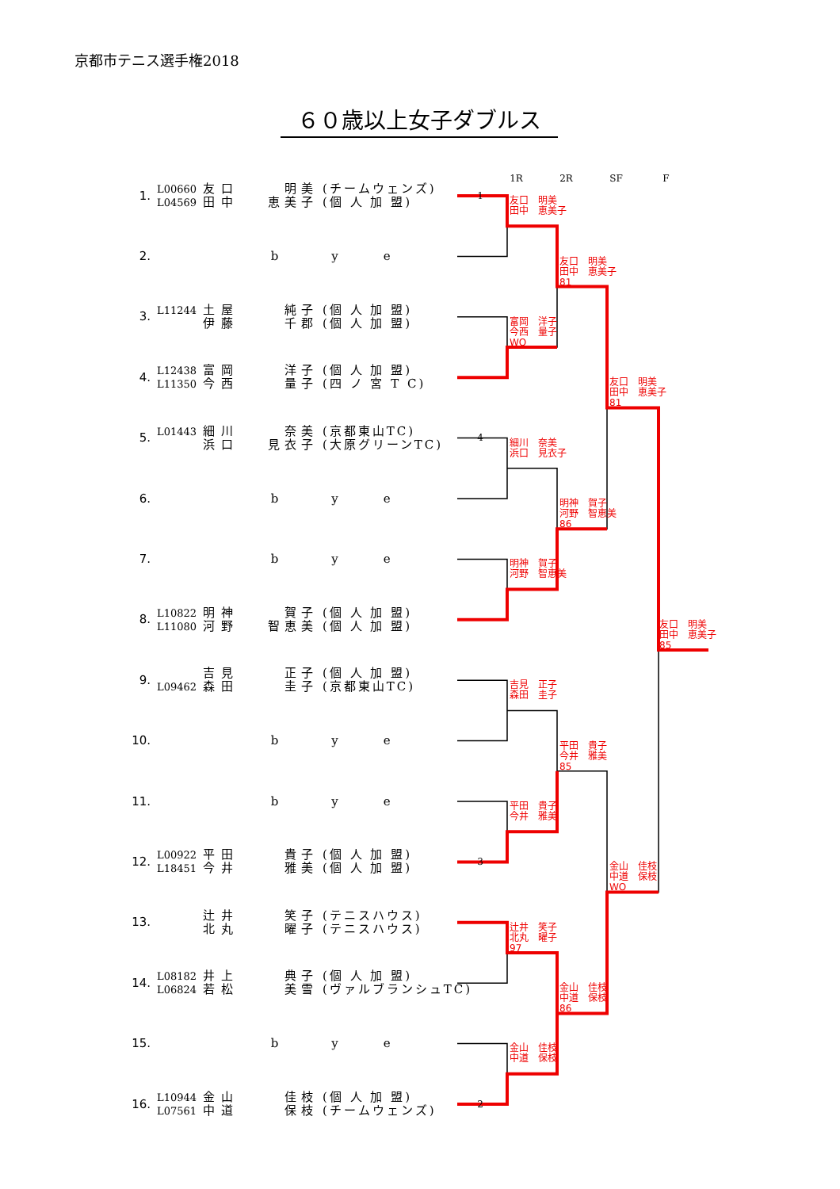京都市テニス選手権2018
６０歳以上女子ダブルス
1R 2R SF F
| 1. | L00660 L04569 | 友口 田中 | 明美 恵美子 | (チームウェンズ) (個 人 加 盟) | 1 |
| 2. | | b y e | | | |
| 3. | L11244 | 土屋 伊藤 | 純子 千郡 | (個 人 加 盟) (個 人 加 盟) | |
| 4. | L12438 L11350 | 富岡 今西 | 洋子 量子 | (個 人 加 盟) (四 ノ 宮 T C) | |
| 5. | L01443 | 細川 浜口 | 奈美 見衣子 | (京都東山TC) (大原グリーンTC) | 4 |
| 6. | | b y e | | | |
| 7. | | b y e | | | |
| 8. | L10822 L11080 | 明神 河野 | 賀子 智恵美 | (個 人 加 盟) (個 人 加 盟) | |
| 9. | L09462 | 吉見 森田 | 正子 圭子 | (個 人 加 盟) (京都東山TC) | |
| 10. | | b y e | | | |
| 11. | | b y e | | | |
| 12. | L00922 L18451 | 平田 今井 | 貴子 雅美 | (個 人 加 盟) (個 人 加 盟) | 3 |
| 13. | | 辻井 北丸 | 笑子 曜子 | (テニスハウス) (テニスハウス) | |
| 14. | L08182 L06824 | 井上 若松 | 典子 美雪 | (個 人 加 盟) (ヴァルブランシュTC) | |
| 15. | | b y e | | | |
| 16. | L10944 L07561 | 金山 中道 | 佳枝 保枝 | (個 人 加 盟) (チームウェンズ) | 2 |
友口　明美
田中　恵美子
富岡　洋子
今西　量子
WO
細川　奈美
浜口　見衣子
明神　賀子
河野　智恵美
吉見　正子
森田　圭子
平田　貴子
今井　雅美
辻井　笑子
北丸　曜子
97
金山　佳枝
中道　保枝
友口　明美
田中　恵美子
81
明神　賀子
河野　智恵美
86
平田　貴子
今井　雅美
85
金山　佳枝
中道　保枝
86
友口　明美
田中　恵美子
81
金山　佳枝
中道　保枝
WO
友口　明美
田中　恵美子
85